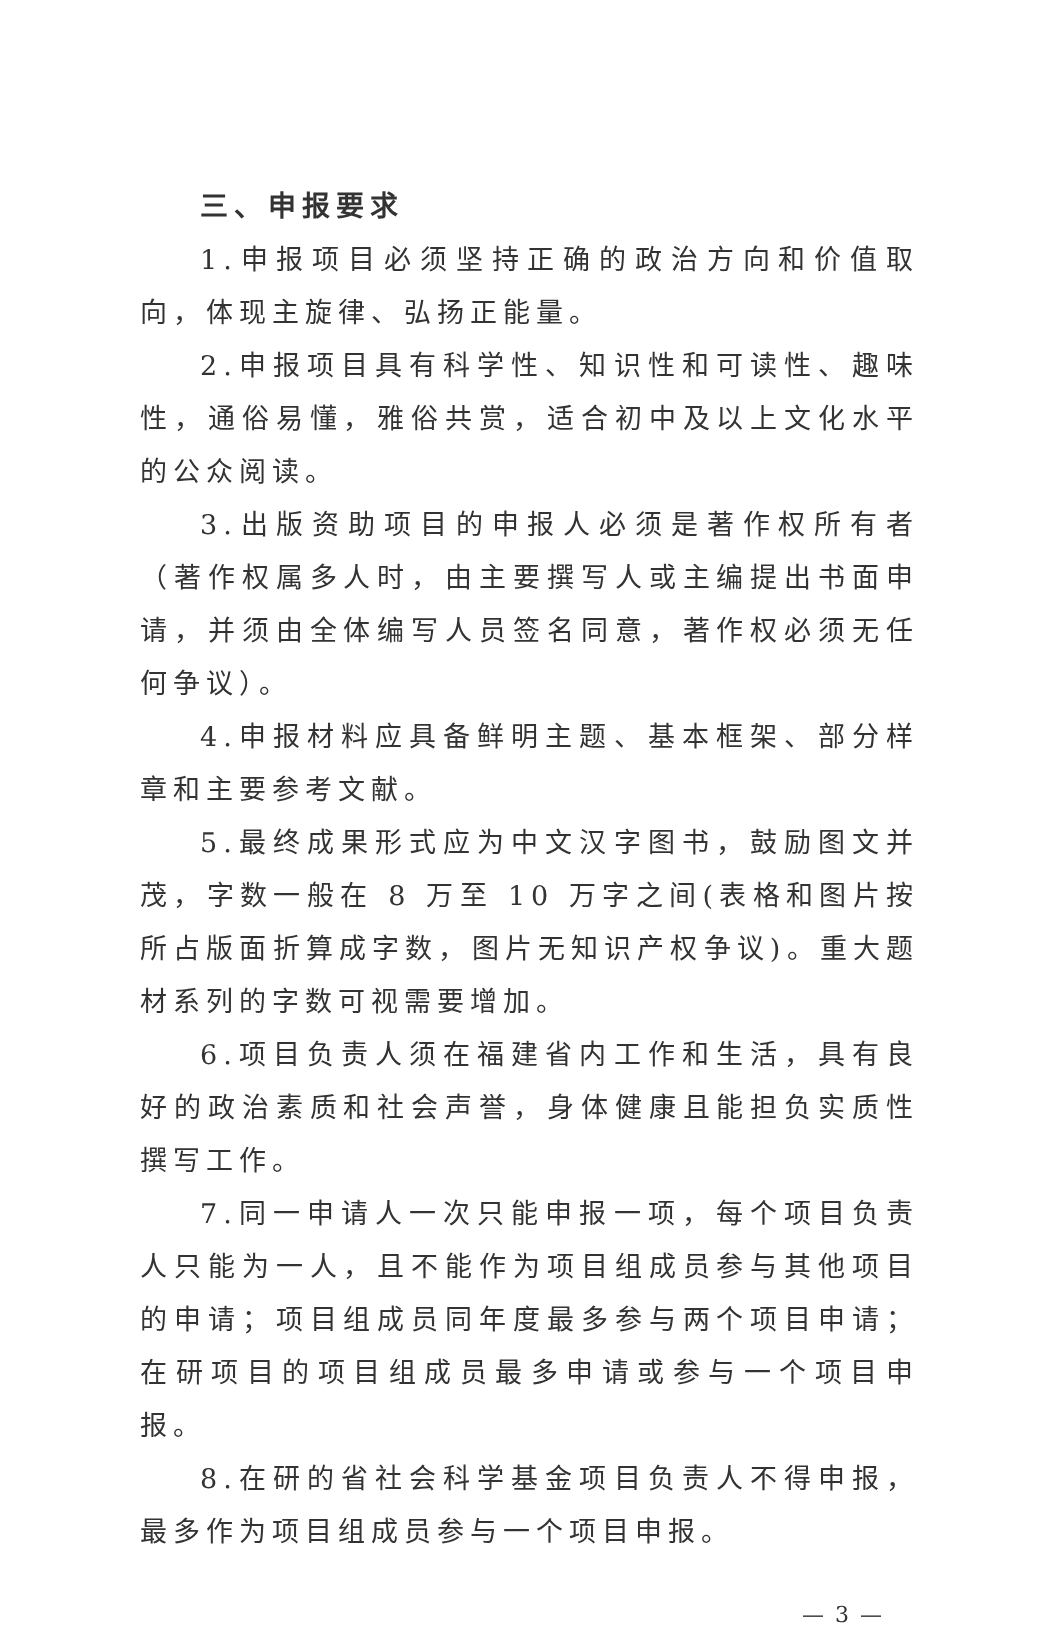三、申报要求
1.申报项目必须坚持正确的政治方向和价值取向，体现主旋律、弘扬正能量。
2.申报项目具有科学性、知识性和可读性、趣味性，通俗易懂，雅俗共赏，适合初中及以上文化水平的公众阅读。
3.出版资助项目的申报人必须是著作权所有者（著作权属多人时，由主要撰写人或主编提出书面申请，并须由全体编写人员签名同意，著作权必须无任何争议）。
4.申报材料应具备鲜明主题、基本框架、部分样章和主要参考文献。
5.最终成果形式应为中文汉字图书，鼓励图文并茂，字数一般在 8 万至 10 万字之间(表格和图片按所占版面折算成字数，图片无知识产权争议)。重大题材系列的字数可视需要增加。
6.项目负责人须在福建省内工作和生活，具有良好的政治素质和社会声誉，身体健康且能担负实质性撰写工作。
7.同一申请人一次只能申报一项，每个项目负责人只能为一人，且不能作为项目组成员参与其他项目的申请；项目组成员同年度最多参与两个项目申请；在研项目的项目组成员最多申请或参与一个项目申报。
8.在研的省社会科学基金项目负责人不得申报，最多作为项目组成员参与一个项目申报。
— 3 —